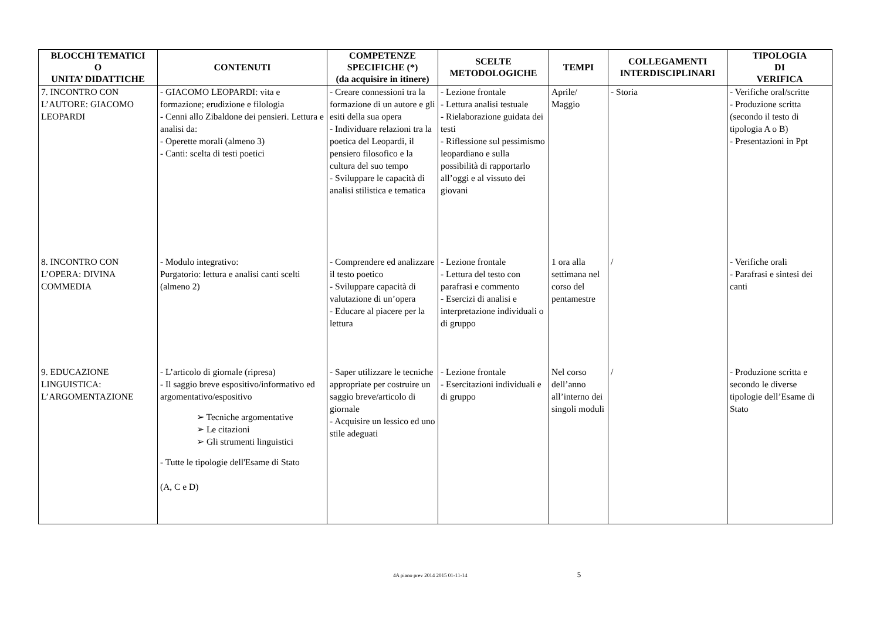| BLOCCHI TEMATICI O UNITA’ DIDATTICHE | CONTENUTI | COMPETENZE SPECIFICHE (*) (da acquisire in itinere) | SCELTE METODOLOGICHE | TEMPI | COLLEGAMENTI INTERDISCIPLINARI | TIPOLOGIA DI VERIFICA |
| --- | --- | --- | --- | --- | --- | --- |
| 7. INCONTRO CON L’AUTORE: GIACOMO LEOPARDI | - GIACOMO LEOPARDI: vita e formazione; erudizione e filologia - Cenni allo Zibaldone dei pensieri. Lettura e analisi da: - Operette morali (almeno 3) - Canti: scelta di testi poetici | - Creare connessioni tra la formazione di un autore e gli esiti della sua opera - Individuare relazioni tra la poetica del Leopardi, il pensiero filosofico e la cultura del suo tempo - Sviluppare le capacità di analisi stilistica e tematica | - Lezione frontale - Lettura analisi testuale - Rielaborazione guidata dei testi - Riflessione sul pessimismo leopardiano e sulla possibilità di rapportarlo all’oggi e al vissuto dei giovani | Aprile/ Maggio | - Storia | - Verifiche oral/scritte - Produzione scritta (secondo il testo di tipologia A o B) - Presentazioni in Ppt |
| 8. INCONTRO CON L’OPERA: DIVINA COMMEDIA | - Modulo integrativo: Purgatorio: lettura e analisi canti scelti (almeno 2) | - Comprendere ed analizzare il testo poetico - Sviluppare capacità di valutazione di un’opera - Educare al piacere per la lettura | - Lezione frontale - Lettura del testo con parafrasi e commento - Esercizi di analisi e interpretazione individuali o di gruppo | 1 ora alla settimana nel corso del pentamestre | / | - Verifiche orali - Parafrasi e sintesi dei canti |
| 9. EDUCAZIONE LINGUISTICA: L’ARGOMENTAZIONE | - L’articolo di giornale (ripresa) - Il saggio breve espositivo/informativo ed argomentativo/espositivo ➢ Tecniche argomentative ➢ Le citazioni ➢ Gli strumenti linguistici - Tutte le tipologie dell'Esame di Stato (A, C e D) | - Saper utilizzare le tecniche appropriate per costruire un saggio breve/articolo di giornale - Acquisire un lessico ed uno stile adeguati | - Lezione frontale - Esercitazioni individuali e di gruppo | Nel corso dell’anno all’interno dei singoli moduli | / | - Produzione scritta e secondo le diverse tipologie dell’Esame di Stato |
4A piano prev 2014 2015 01-11-14 5